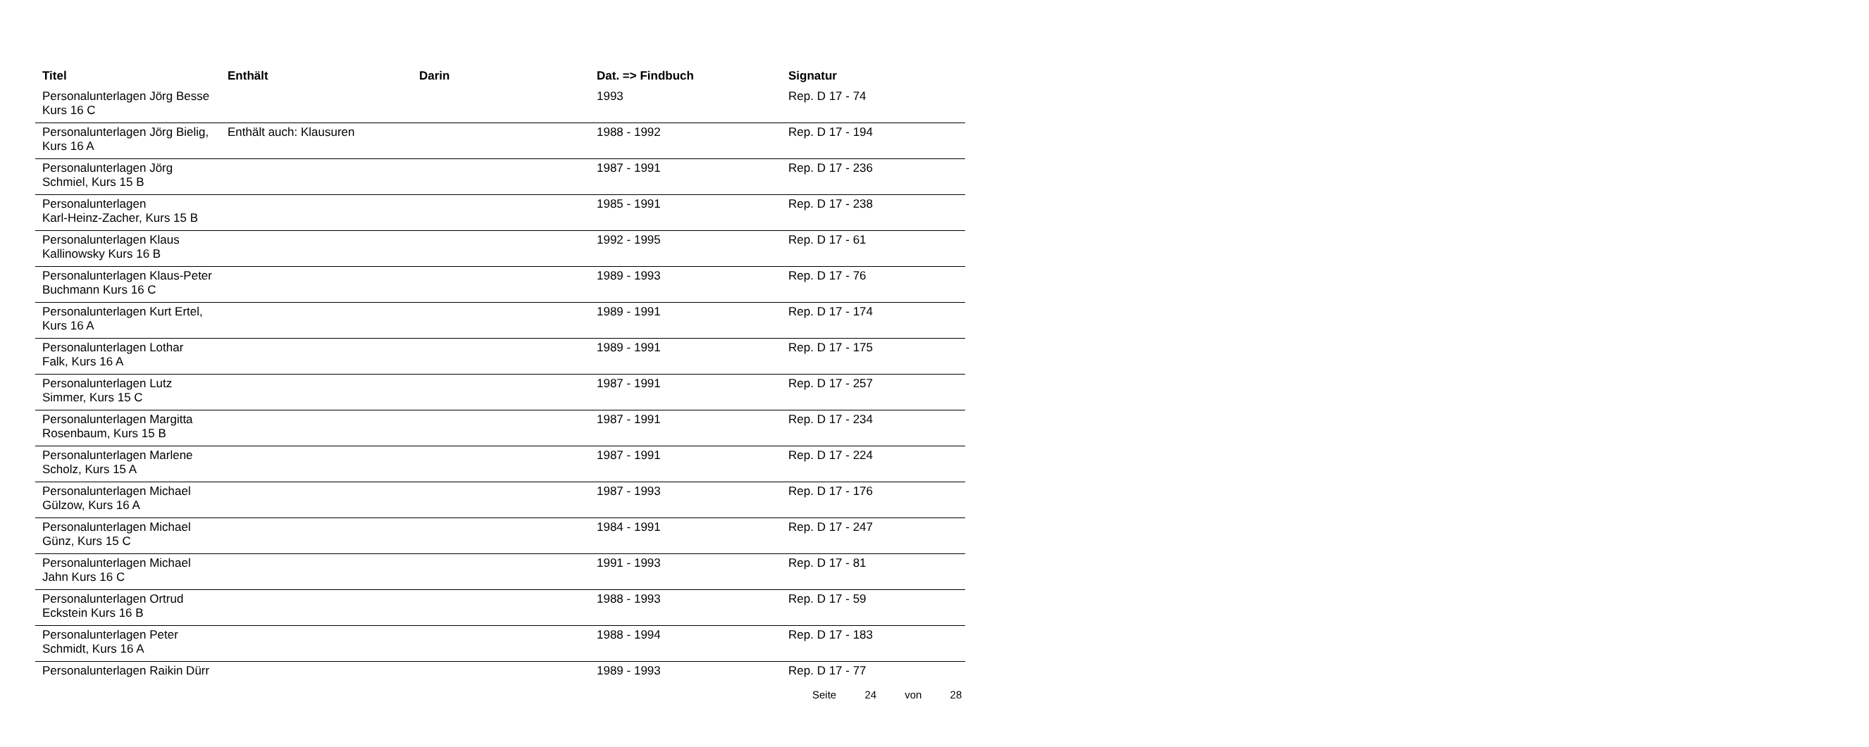| Titel | Enthält | Darin | Dat. => Findbuch | Signatur |
| --- | --- | --- | --- | --- |
| Personalunterlagen Jörg Besse Kurs 16 C | | | 1993 | Rep. D 17 - 74 |
| Personalunterlagen Jörg Bielig, Kurs 16 A | Enthält auch: Klausuren | | 1988 - 1992 | Rep. D 17 - 194 |
| Personalunterlagen Jörg Schmiel, Kurs 15 B | | | 1987 - 1991 | Rep. D 17 - 236 |
| Personalunterlagen Karl-Heinz-Zacher, Kurs 15 B | | | 1985 - 1991 | Rep. D 17 - 238 |
| Personalunterlagen Klaus Kallinowsky Kurs 16 B | | | 1992 - 1995 | Rep. D 17 - 61 |
| Personalunterlagen Klaus-Peter Buchmann Kurs 16 C | | | 1989 - 1993 | Rep. D 17 - 76 |
| Personalunterlagen Kurt Ertel, Kurs 16 A | | | 1989 - 1991 | Rep. D 17 - 174 |
| Personalunterlagen Lothar Falk, Kurs 16 A | | | 1989 - 1991 | Rep. D 17 - 175 |
| Personalunterlagen Lutz Simmer, Kurs 15 C | | | 1987 - 1991 | Rep. D 17 - 257 |
| Personalunterlagen Margitta Rosenbaum, Kurs 15 B | | | 1987 - 1991 | Rep. D 17 - 234 |
| Personalunterlagen Marlene Scholz, Kurs 15 A | | | 1987 - 1991 | Rep. D 17 - 224 |
| Personalunterlagen Michael Gülzow, Kurs 16 A | | | 1987 - 1993 | Rep. D 17 - 176 |
| Personalunterlagen Michael Günz, Kurs 15 C | | | 1984 - 1991 | Rep. D 17 - 247 |
| Personalunterlagen Michael Jahn Kurs 16 C | | | 1991 - 1993 | Rep. D 17 - 81 |
| Personalunterlagen Ortrud Eckstein Kurs 16 B | | | 1988 - 1993 | Rep. D 17 - 59 |
| Personalunterlagen Peter Schmidt, Kurs 16 A | | | 1988 - 1994 | Rep. D 17 - 183 |
| Personalunterlagen Raikin Dürr | | | 1989 - 1993 | Rep. D 17 - 77 |
Seite 24 von 28